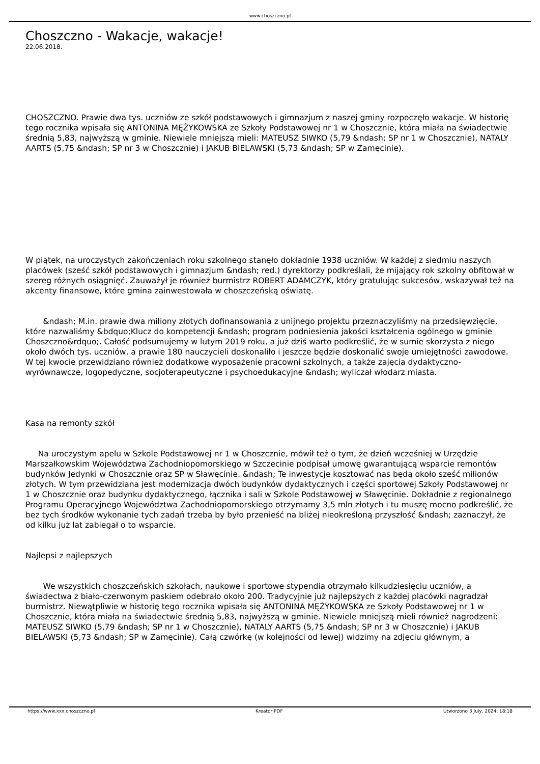www.choszczno.pl
Choszczno - Wakacje, wakacje!
22.06.2018.
CHOSZCZNO. Prawie dwa tys. uczniów ze szkół podstawowych i gimnazjum z naszej gminy rozpoczęło wakacje. W historię tego rocznika wpisała się ANTONINA MĘŻYKOWSKA ze Szkoły Podstawowej nr 1 w Choszcznie, która miała na świadectwie średnią 5,83, najwyższą w gminie. Niewiele mniejszą mieli: MATEUSZ SIWKO (5,79 &ndash; SP nr 1 w Choszcznie), NATALY AARTS (5,75 &ndash; SP nr 3 w Choszcznie) i JAKUB BIELAWSKI (5,73 &ndash; SP w Zamęcinie).
W piątek, na uroczystych zakończeniach roku szkolnego stanęło dokładnie 1938 uczniów. W każdej z siedmiu naszych placówek (sześć szkół podstawowych i gimnazjum &ndash; red.) dyrektorzy podkreślali, że mijający rok szkolny obfitował w szereg różnych osiągnięć. Zauważył je również burmistrz ROBERT ADAMCZYK, który gratulując sukcesów, wskazywał też na akcenty finansowe, które gmina zainwestowała w choszczeńską oświatę.
&ndash; M.in. prawie dwa miliony złotych dofinansowania z unijnego projektu przeznaczyliśmy na przedsięwzięcie, które nazwaliśmy &bdquo;Klucz do kompetencji &ndash; program podniesienia jakości kształcenia ogólnego w gminie Choszczno&rdquo;. Całość podsumujemy w lutym 2019 roku, a już dziś warto podkreślić, że w sumie skorzysta z niego około dwóch tys. uczniów, a prawie 180 nauczycieli doskonaliło i jeszcze będzie doskonalić swoje umiejętności zawodowe. W tej kwocie przewidziano również dodatkowe wyposażenie pracowni szkolnych, a także zajęcia dydaktyczno-wyrównawcze, logopedyczne, socjoterapeutyczne i psychoedukacyjne &ndash; wyliczał włodarz miasta.
Kasa na remonty szkół
Na uroczystym apelu w Szkole Podstawowej nr 1 w Choszcznie, mówił też o tym, że dzień wcześniej w Urzędzie Marszałkowskim Województwa Zachodniopomorskiego w Szczecinie podpisał umowę gwarantującą wsparcie remontów budynków Jedynki w Choszcznie oraz SP w Sławęcinie. &ndash; Te inwestycje kosztować nas będą około sześć milionów złotych. W tym przewidziana jest modernizacja dwóch budynków dydaktycznych i części sportowej Szkoły Podstawowej nr 1 w Choszcznie oraz budynku dydaktycznego, łącznika i sali w Szkole Podstawowej w Sławęcinie. Dokładnie z regionalnego Programu Operacyjnego Województwa Zachodniopomorskiego otrzymamy 3,5 mln złotych i tu muszę mocno podkreślić, że bez tych środków wykonanie tych zadań trzeba by było przenieść na bliżej nieokreśloną przyszłość &ndash; zaznaczył, że od kilku już lat zabiegał o to wsparcie.
Najlepsi z najlepszych
We wszystkich choszczeńskich szkołach, naukowe i sportowe stypendia otrzymało kilkudziesięciu uczniów, a świadectwa z biało-czerwonym paskiem odebrało około 200. Tradycyjnie już najlepszych z każdej placówki nagradzał burmistrz. Niewątpliwie w historię tego rocznika wpisała się ANTONINA MĘŻYKOWSKA ze Szkoły Podstawowej nr 1 w Choszcznie, która miała na świadectwie średnią 5,83, najwyższą w gminie. Niewiele mniejszą mieli również nagrodzeni: MATEUSZ SIWKO (5,79 &ndash; SP nr 1 w Choszcznie), NATALY AARTS (5,75 &ndash; SP nr 3 w Choszcznie) i JAKUB BIELAWSKI (5,73 &ndash; SP w Zamęcinie). Całą czwórkę (w kolejności od lewej) widzimy na zdjęciu głównym, a
https://www.xxx.choszczno.pl Kreator PDF Utworzono 3 July, 2024, 18:18